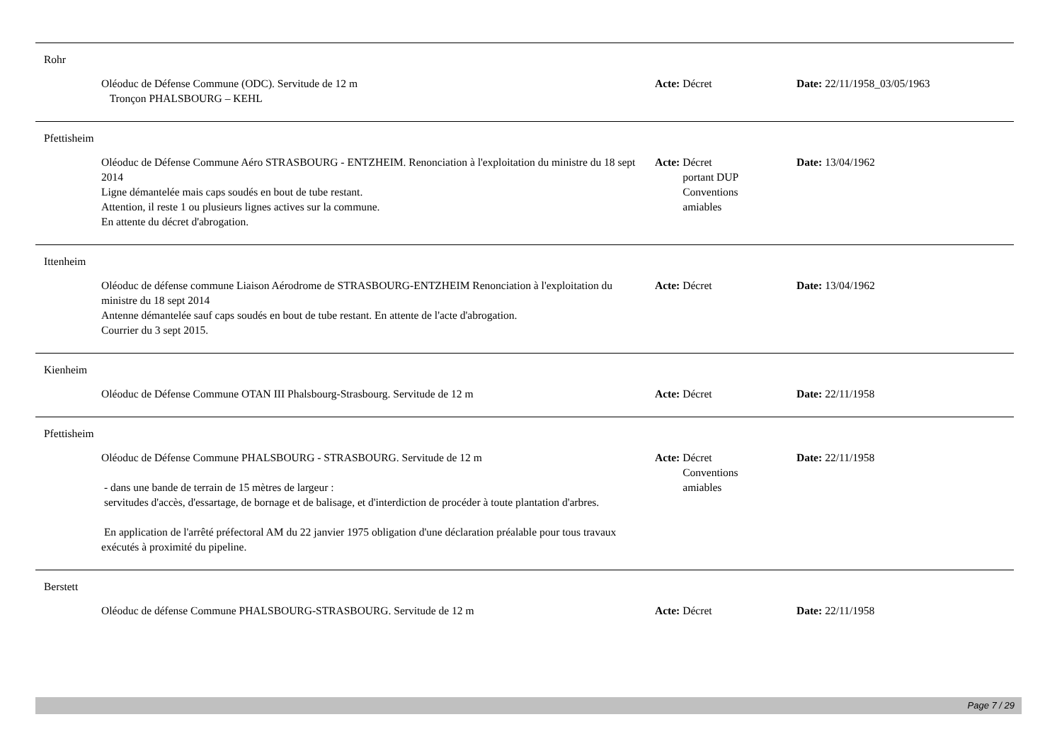Rohr
Oléoduc de Défense Commune (ODC). Servitude de 12 m
Tronçon PHALSBOURG – KEHL
Acte: Décret Date: 22/11/1958_03/05/1963
Pfettisheim
Oléoduc de Défense Commune Aéro STRASBOURG - ENTZHEIM. Renonciation à l'exploitation du ministre du 18 sept 2014
Ligne démantelée mais caps soudés en bout de tube restant.
Attention, il reste 1 ou plusieurs lignes actives sur la commune.
En attente du décret d'abrogation.
Acte: Décret
portant DUP
Conventions
amiables
Date: 13/04/1962
Ittenheim
Oléoduc de défense commune Liaison Aérodrome de STRASBOURG-ENTZHEIM Renonciation à l'exploitation du ministre du 18 sept 2014
Antenne démantelée sauf caps soudés en bout de tube restant. En attente de l'acte d'abrogation.
Courrier du 3 sept 2015.
Acte: Décret Date: 13/04/1962
Kienheim
Oléoduc de Défense Commune OTAN III Phalsbourg-Strasbourg. Servitude de 12 m Acte: Décret Date: 22/11/1958
Pfettisheim
Oléoduc de Défense Commune PHALSBOURG - STRASBOURG. Servitude de 12 m
- dans une bande de terrain de 15 mètres de largeur :
servitudes d'accès, d'essartage, de bornage et de balisage, et d'interdiction de procéder à toute plantation d'arbres.
En application de l'arrêté préfectoral AM du 22 janvier 1975 obligation d'une déclaration préalable pour tous travaux exécutés à proximité du pipeline.
Acte: Décret
Conventions
amiables
Date: 22/11/1958
Berstett
Oléoduc de défense Commune PHALSBOURG-STRASBOURG. Servitude de 12 m Acte: Décret Date: 22/11/1958
Page 7 / 29